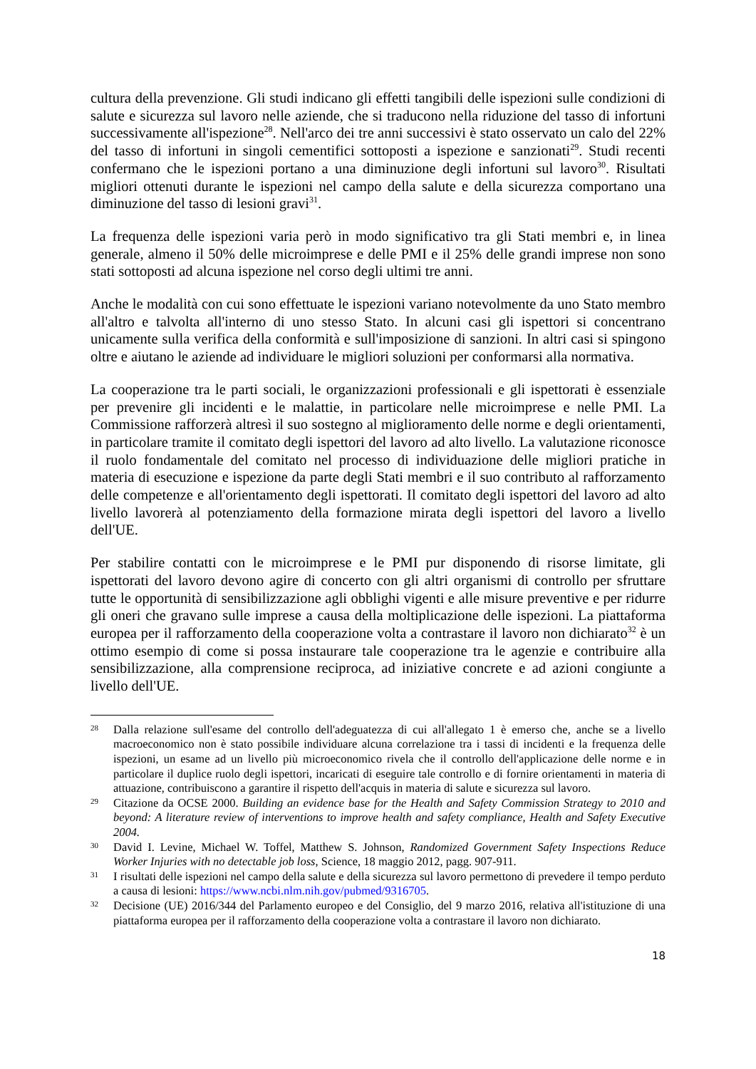cultura della prevenzione. Gli studi indicano gli effetti tangibili delle ispezioni sulle condizioni di salute e sicurezza sul lavoro nelle aziende, che si traducono nella riduzione del tasso di infortuni successivamente all'ispezione<sup>28</sup>. Nell'arco dei tre anni successivi è stato osservato un calo del 22% del tasso di infortuni in singoli cementifici sottoposti a ispezione e sanzionati<sup>29</sup>. Studi recenti confermano che le ispezioni portano a una diminuzione degli infortuni sul lavoro<sup>30</sup>. Risultati migliori ottenuti durante le ispezioni nel campo della salute e della sicurezza comportano una diminuzione del tasso di lesioni gravi<sup>31</sup>.
La frequenza delle ispezioni varia però in modo significativo tra gli Stati membri e, in linea generale, almeno il 50% delle microimprese e delle PMI e il 25% delle grandi imprese non sono stati sottoposti ad alcuna ispezione nel corso degli ultimi tre anni.
Anche le modalità con cui sono effettuate le ispezioni variano notevolmente da uno Stato membro all'altro e talvolta all'interno di uno stesso Stato. In alcuni casi gli ispettori si concentrano unicamente sulla verifica della conformità e sull'imposizione di sanzioni. In altri casi si spingono oltre e aiutano le aziende ad individuare le migliori soluzioni per conformarsi alla normativa.
La cooperazione tra le parti sociali, le organizzazioni professionali e gli ispettorati è essenziale per prevenire gli incidenti e le malattie, in particolare nelle microimprese e nelle PMI. La Commissione rafforzerà altresì il suo sostegno al miglioramento delle norme e degli orientamenti, in particolare tramite il comitato degli ispettori del lavoro ad alto livello. La valutazione riconosce il ruolo fondamentale del comitato nel processo di individuazione delle migliori pratiche in materia di esecuzione e ispezione da parte degli Stati membri e il suo contributo al rafforzamento delle competenze e all'orientamento degli ispettorati. Il comitato degli ispettori del lavoro ad alto livello lavorerà al potenziamento della formazione mirata degli ispettori del lavoro a livello dell'UE.
Per stabilire contatti con le microimprese e le PMI pur disponendo di risorse limitate, gli ispettorati del lavoro devono agire di concerto con gli altri organismi di controllo per sfruttare tutte le opportunità di sensibilizzazione agli obblighi vigenti e alle misure preventive e per ridurre gli oneri che gravano sulle imprese a causa della moltiplicazione delle ispezioni. La piattaforma europea per il rafforzamento della cooperazione volta a contrastare il lavoro non dichiarato<sup>32</sup> è un ottimo esempio di come si possa instaurare tale cooperazione tra le agenzie e contribuire alla sensibilizzazione, alla comprensione reciproca, ad iniziative concrete e ad azioni congiunte a livello dell'UE.
28
Dalla relazione sull'esame del controllo dell'adeguatezza di cui all'allegato 1 è emerso che, anche se a livello macroeconomico non è stato possibile individuare alcuna correlazione tra i tassi di incidenti e la frequenza delle ispezioni, un esame ad un livello più microeconomico rivela che il controllo dell'applicazione delle norme e in particolare il duplice ruolo degli ispettori, incaricati di eseguire tale controllo e di fornire orientamenti in materia di attuazione, contribuiscono a garantire il rispetto dell'acquis in materia di salute e sicurezza sul lavoro.
29
Citazione da OCSE 2000. Building an evidence base for the Health and Safety Commission Strategy to 2010 and beyond: A literature review of interventions to improve health and safety compliance, Health and Safety Executive 2004.
30
David I. Levine, Michael W. Toffel, Matthew S. Johnson, Randomized Government Safety Inspections Reduce Worker Injuries with no detectable job loss, Science, 18 maggio 2012, pagg. 907-911.
31
I risultati delle ispezioni nel campo della salute e della sicurezza sul lavoro permettono di prevedere il tempo perduto a causa di lesioni: https://www.ncbi.nlm.nih.gov/pubmed/9316705.
32
Decisione (UE) 2016/344 del Parlamento europeo e del Consiglio, del 9 marzo 2016, relativa all'istituzione di una piattaforma europea per il rafforzamento della cooperazione volta a contrastare il lavoro non dichiarato.
18